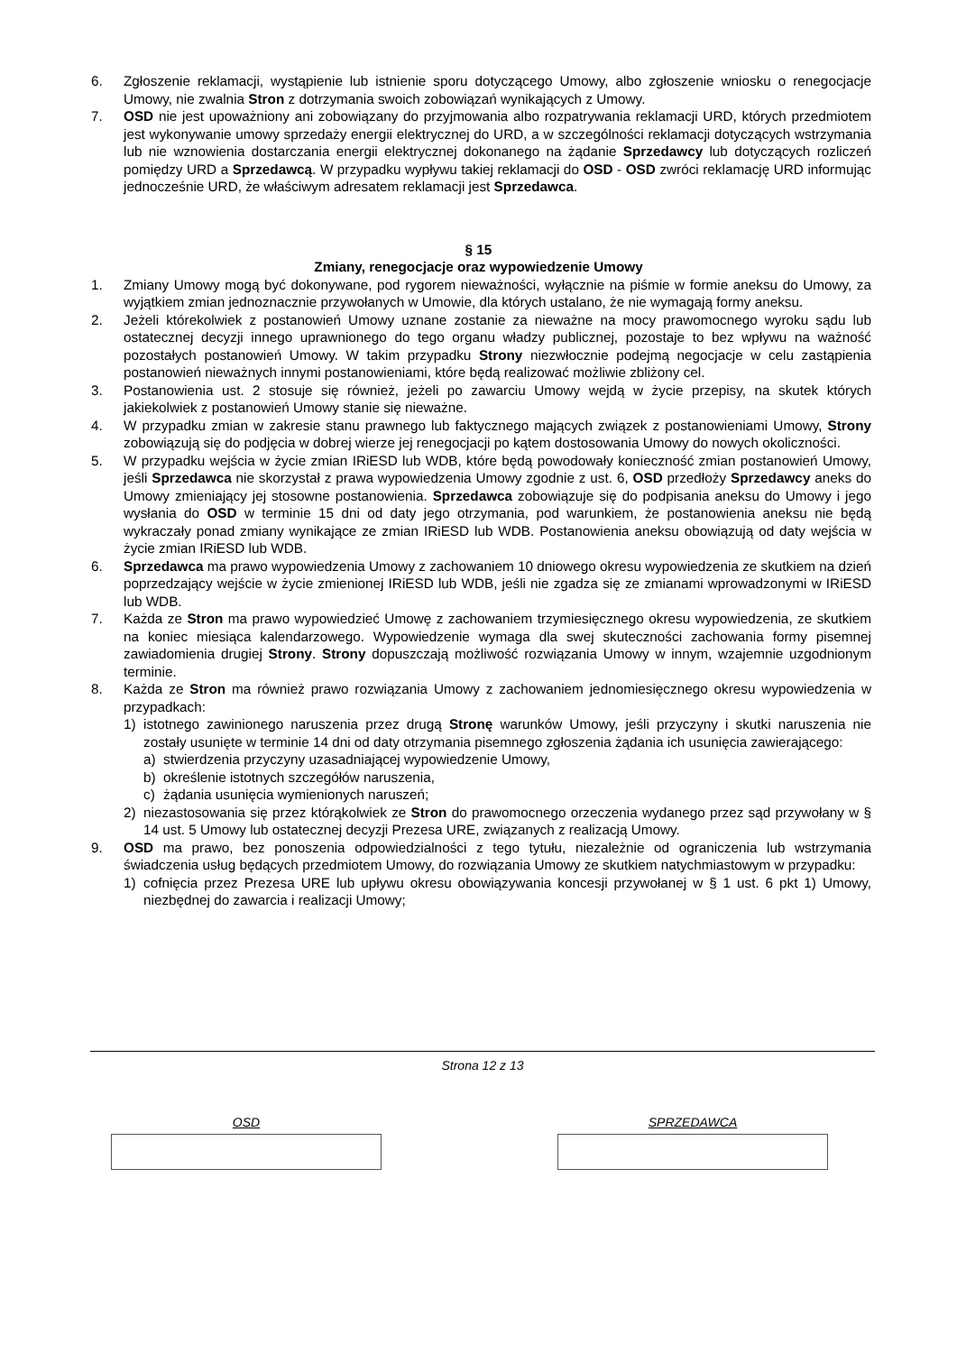6. Zgłoszenie reklamacji, wystąpienie lub istnienie sporu dotyczącego Umowy, albo zgłoszenie wniosku o renegocjacje Umowy, nie zwalnia Stron z dotrzymania swoich zobowiązań wynikających z Umowy.
7. OSD nie jest upoważniony ani zobowiązany do przyjmowania albo rozpatrywania reklamacji URD, których przedmiotem jest wykonywanie umowy sprzedaży energii elektrycznej do URD, a w szczególności reklamacji dotyczących wstrzymania lub nie wznowienia dostarczania energii elektrycznej dokonanego na żądanie Sprzedawcy lub dotyczących rozliczeń pomiędzy URD a Sprzedawcą. W przypadku wypływu takiej reklamacji do OSD - OSD zwróci reklamację URD informując jednocześnie URD, że właściwym adresatem reklamacji jest Sprzedawca.
§ 15
Zmiany, renegocjacje oraz wypowiedzenie Umowy
1. Zmiany Umowy mogą być dokonywane, pod rygorem nieważności, wyłącznie na piśmie w formie aneksu do Umowy, za wyjątkiem zmian jednoznacznie przywołanych w Umowie, dla których ustalano, że nie wymagają formy aneksu.
2. Jeżeli którekolwiek z postanowień Umowy uznane zostanie za nieważne na mocy prawomocnego wyroku sądu lub ostatecznej decyzji innego uprawnionego do tego organu władzy publicznej, pozostaje to bez wpływu na ważność pozostałych postanowień Umowy. W takim przypadku Strony niezwłocznie podejmą negocjacje w celu zastąpienia postanowień nieważnych innymi postanowieniami, które będą realizować możliwie zbliżony cel.
3. Postanowienia ust. 2 stosuje się również, jeżeli po zawarciu Umowy wejdą w życie przepisy, na skutek których jakiekolwiek z postanowień Umowy stanie się nieważne.
4. W przypadku zmian w zakresie stanu prawnego lub faktycznego mających związek z postanowieniami Umowy, Strony zobowiązują się do podjęcia w dobrej wierze jej renegocjacji po kątem dostosowania Umowy do nowych okoliczności.
5. W przypadku wejścia w życie zmian IRiESD lub WDB, które będą powodowały konieczność zmian postanowień Umowy, jeśli Sprzedawca nie skorzystał z prawa wypowiedzenia Umowy zgodnie z ust. 6, OSD przedłoży Sprzedawcy aneks do Umowy zmieniający jej stosowne postanowienia. Sprzedawca zobowiązuje się do podpisania aneksu do Umowy i jego wysłania do OSD w terminie 15 dni od daty jego otrzymania, pod warunkiem, że postanowienia aneksu nie będą wykraczały ponad zmiany wynikające ze zmian IRiESD lub WDB. Postanowienia aneksu obowiązują od daty wejścia w życie zmian IRiESD lub WDB.
6. Sprzedawca ma prawo wypowiedzenia Umowy z zachowaniem 10 dniowego okresu wypowiedzenia ze skutkiem na dzień poprzedzający wejście w życie zmienionej IRiESD lub WDB, jeśli nie zgadza się ze zmianami wprowadzonymi w IRiESD lub WDB.
7. Każda ze Stron ma prawo wypowiedzieć Umowę z zachowaniem trzymiesięcznego okresu wypowiedzenia, ze skutkiem na koniec miesiąca kalendarzowego. Wypowiedzenie wymaga dla swej skuteczności zachowania formy pisemnej zawiadomienia drugiej Strony. Strony dopuszczają możliwość rozwiązania Umowy w innym, wzajemnie uzgodnionym terminie.
8. Każda ze Stron ma również prawo rozwiązania Umowy z zachowaniem jednomiesięcznego okresu wypowiedzenia w przypadkach:
1) istotnego zawinionego naruszenia przez drugą Stronę warunków Umowy, jeśli przyczyny i skutki naruszenia nie zostały usunięte w terminie 14 dni od daty otrzymania pisemnego zgłoszenia żądania ich usunięcia zawierającego:
a) stwierdzenia przyczyny uzasadniającej wypowiedzenie Umowy,
b) określenie istotnych szczegółów naruszenia,
c) żądania usunięcia wymienionych naruszeń;
2) niezastosowania się przez którąkolwiek ze Stron do prawomocnego orzeczenia wydanego przez sąd przywołany w § 14 ust. 5 Umowy lub ostatecznej decyzji Prezesa URE, związanych z realizacją Umowy.
9. OSD ma prawo, bez ponoszenia odpowiedzialności z tego tytułu, niezależnie od ograniczenia lub wstrzymania świadczenia usług będących przedmiotem Umowy, do rozwiązania Umowy ze skutkiem natychmiastowym w przypadku:
1) cofnięcia przez Prezesa URE lub upływu okresu obowiązywania koncesji przywołanej w § 1 ust. 6 pkt 1) Umowy, niezbędnej do zawarcia i realizacji Umowy;
Strona 12 z 13
OSD SPRZEDAWCA